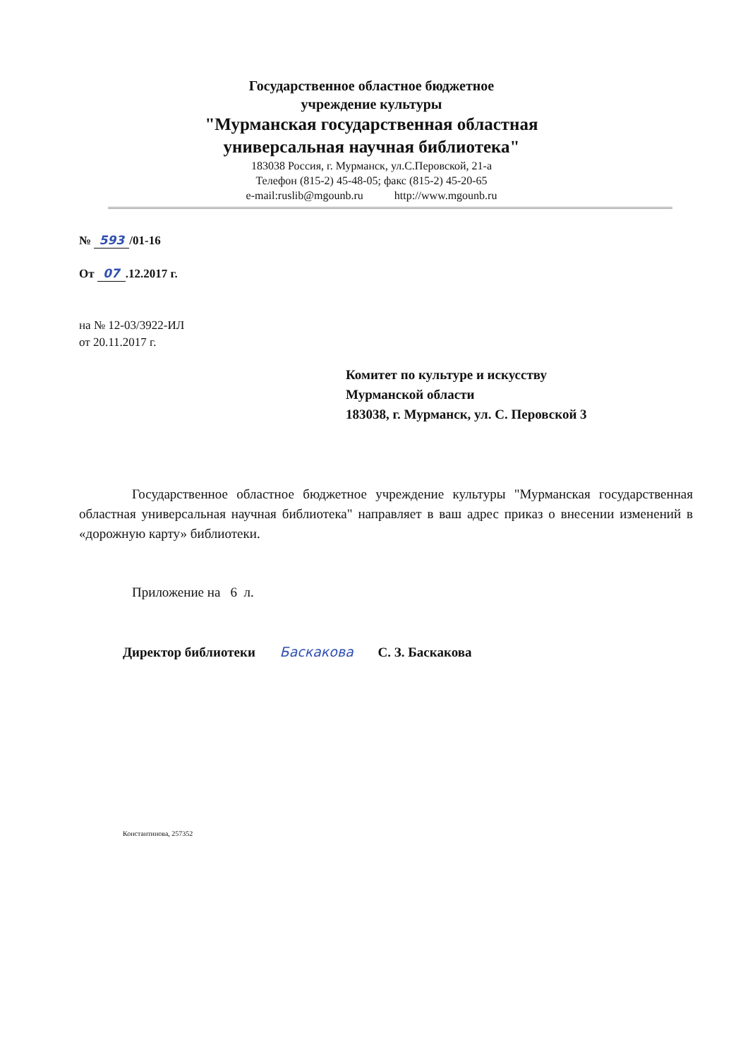Государственное областное бюджетное
учреждение культуры
"Мурманская государственная областная
универсальная научная библиотека"
183038 Россия, г. Мурманск, ул.С.Перовской, 21-а
Телефон (815-2) 45-48-05; факс (815-2) 45-20-65
e-mail:ruslib@mgounb.ru http://www.mgounb.ru
№ 593 /01-16
От 07.12.2017 г.
на № 12-03/3922-ИЛ
от 20.11.2017 г.
Комитет по культуре и искусству
Мурманской области
183038, г. Мурманск, ул. С. Перовской 3
Государственное областное бюджетное учреждение культуры "Мурманская государственная областная универсальная научная библиотека" направляет в ваш адрес приказ о внесении изменений в «дорожную карту» библиотеки.
Приложение на 6 л.
Директор библиотеки Баскакова С. З. Баскакова
Константинова, 257352